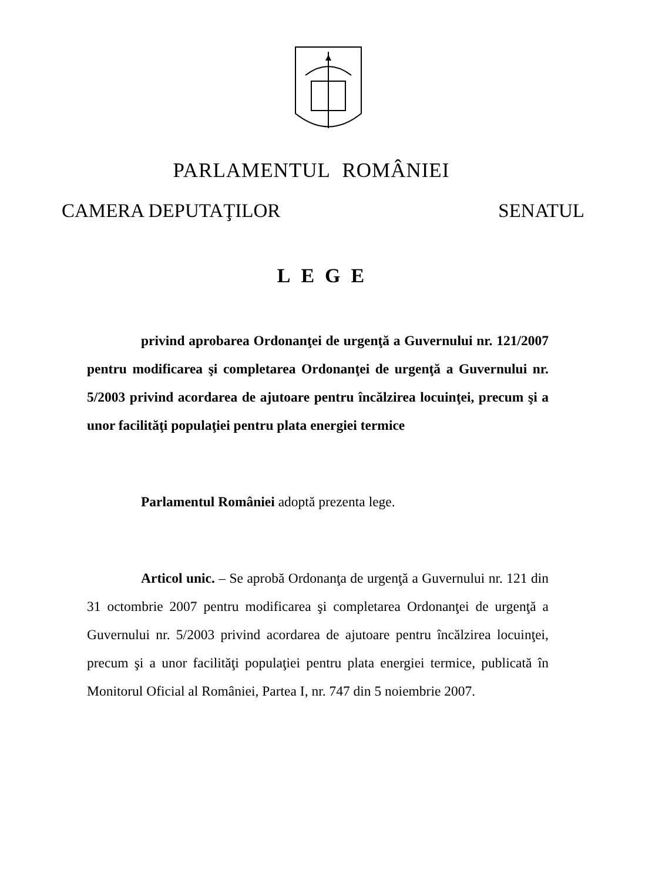PARLAMENTUL ROMÂNIEI
CAMERA DEPUTAŢILOR SENATUL
LEGE
privind aprobarea Ordonanţei de urgenţă a Guvernului nr. 121/2007 pentru modificarea şi completarea Ordonanţei de urgenţă a Guvernului nr. 5/2003 privind acordarea de ajutoare pentru încălzirea locuinţei, precum şi a unor facilităţi populaţiei pentru plata energiei termice
Parlamentul României adoptă prezenta lege.
Articol unic. – Se aprobă Ordonanţa de urgenţă a Guvernului nr. 121 din 31 octombrie 2007 pentru modificarea şi completarea Ordonanţei de urgenţă a Guvernului nr. 5/2003 privind acordarea de ajutoare pentru încălzirea locuinţei, precum şi a unor facilităţi populaţiei pentru plata energiei termice, publicată în Monitorul Oficial al României, Partea I, nr. 747 din 5 noiembrie 2007.